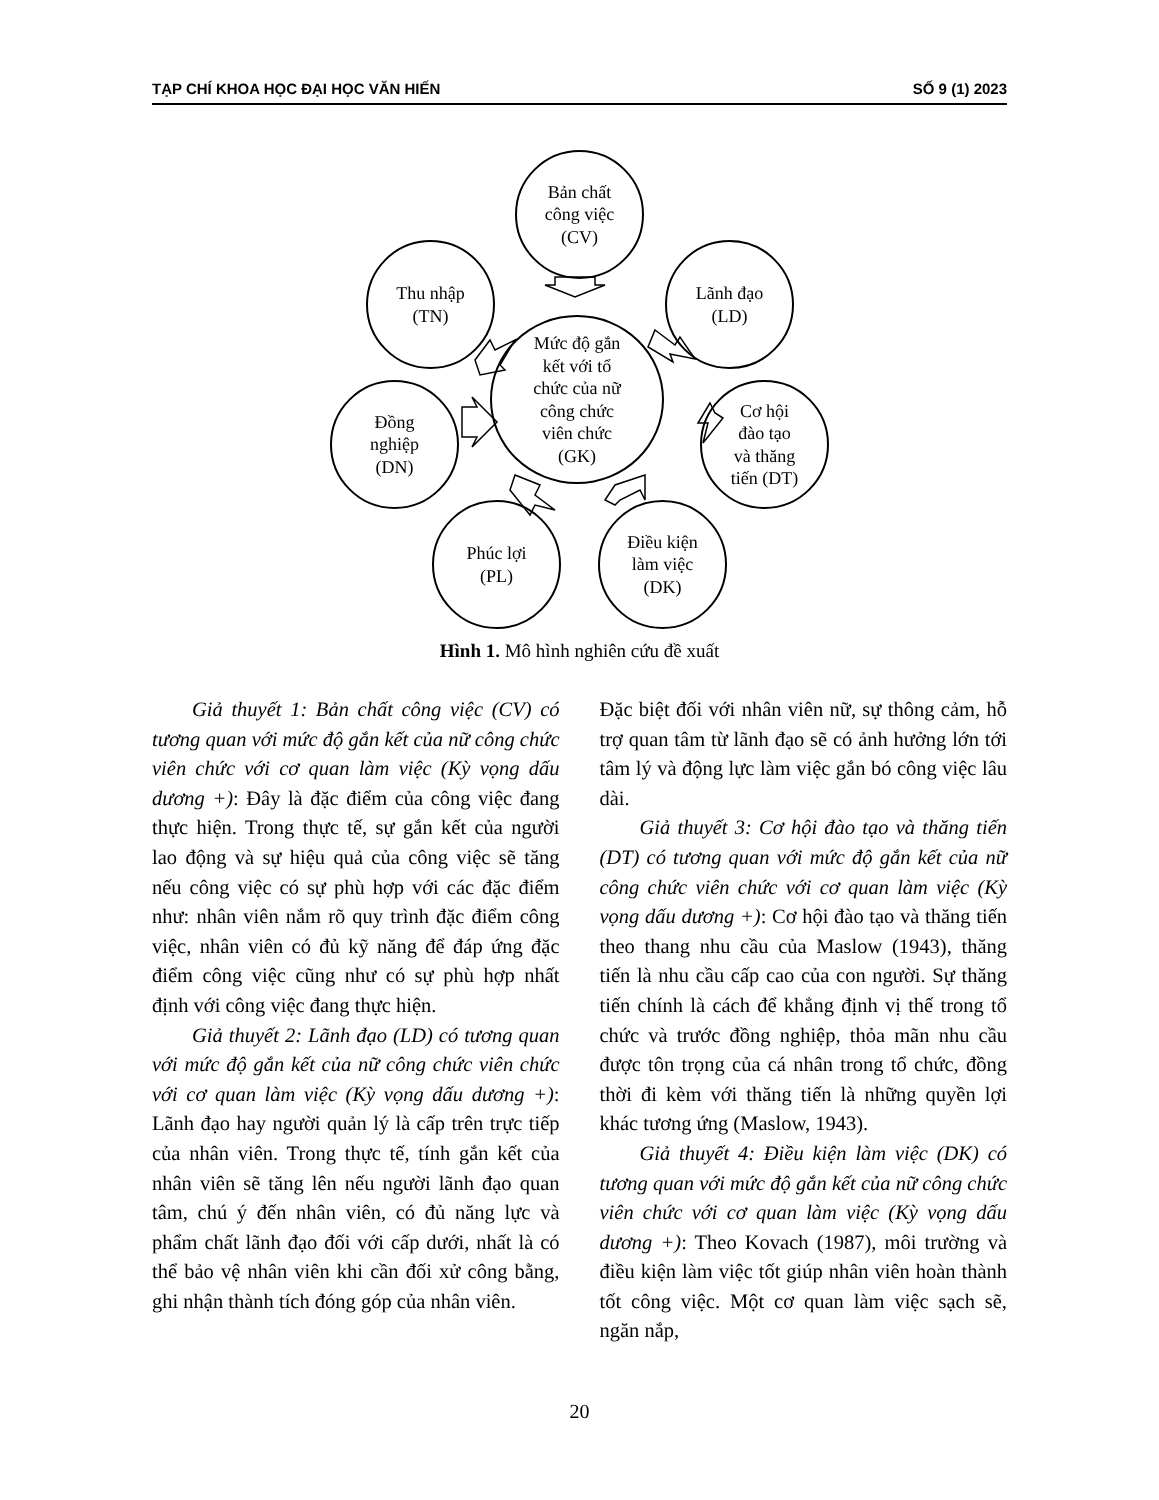TẠP CHÍ KHOA HỌC ĐẠI HỌC VĂN HIẾN SỐ 9 (1) 2023
Bản chất
công việc
(CV)
Thu nhập
(TN)
Lãnh đạo
(LD)
Mức độ gắn
kết với tổ
chức của nữ
công chức
viên chức
(GK)
Đồng
nghiệp
(DN)
Cơ hội
đào tạo
và thăng
tiến (DT)
Phúc lợi
(PL)
Điều kiện
làm việc
(DK)
Hình 1. Mô hình nghiên cứu đề xuất
Giả thuyết 1: Bản chất công việc (CV) có tương quan với mức độ gắn kết của nữ công chức viên chức với cơ quan làm việc (Kỳ vọng dấu dương +): Đây là đặc điểm của công việc đang thực hiện. Trong thực tế, sự gắn kết của người lao động và sự hiệu quả của công việc sẽ tăng nếu công việc có sự phù hợp với các đặc điểm như: nhân viên nắm rõ quy trình đặc điểm công việc, nhân viên có đủ kỹ năng để đáp ứng đặc điểm công việc cũng như có sự phù hợp nhất định với công việc đang thực hiện.
Giả thuyết 2: Lãnh đạo (LD) có tương quan với mức độ gắn kết của nữ công chức viên chức với cơ quan làm việc (Kỳ vọng dấu dương +): Lãnh đạo hay người quản lý là cấp trên trực tiếp của nhân viên. Trong thực tế, tính gắn kết của nhân viên sẽ tăng lên nếu người lãnh đạo quan tâm, chú ý đến nhân viên, có đủ năng lực và phẩm chất lãnh đạo đối với cấp dưới, nhất là có thể bảo vệ nhân viên khi cần đối xử công bằng, ghi nhận thành tích đóng góp của nhân viên.
Đặc biệt đối với nhân viên nữ, sự thông cảm, hỗ trợ quan tâm từ lãnh đạo sẽ có ảnh hưởng lớn tới tâm lý và động lực làm việc gắn bó công việc lâu dài.
Giả thuyết 3: Cơ hội đào tạo và thăng tiến (DT) có tương quan với mức độ gắn kết của nữ công chức viên chức với cơ quan làm việc (Kỳ vọng dấu dương +): Cơ hội đào tạo và thăng tiến theo thang nhu cầu của Maslow (1943), thăng tiến là nhu cầu cấp cao của con người. Sự thăng tiến chính là cách để khẳng định vị thế trong tổ chức và trước đồng nghiệp, thỏa mãn nhu cầu được tôn trọng của cá nhân trong tổ chức, đồng thời đi kèm với thăng tiến là những quyền lợi khác tương ứng (Maslow, 1943).
Giả thuyết 4: Điều kiện làm việc (DK) có tương quan với mức độ gắn kết của nữ công chức viên chức với cơ quan làm việc (Kỳ vọng dấu dương +): Theo Kovach (1987), môi trường và điều kiện làm việc tốt giúp nhân viên hoàn thành tốt công việc. Một cơ quan làm việc sạch sẽ, ngăn nắp,
20